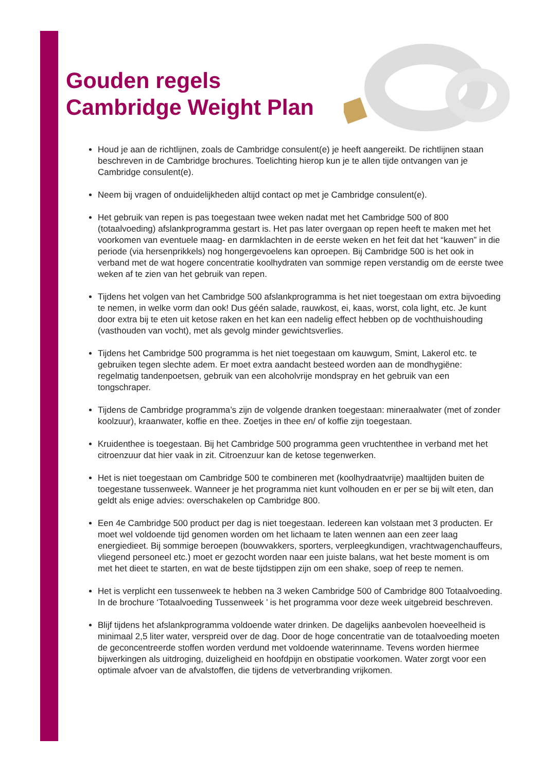Gouden regels
Cambridge Weight Plan
Houd je aan de richtlijnen, zoals de Cambridge consulent(e) je heeft aangereikt. De richtlijnen staan beschreven in de Cambridge brochures. Toelichting hierop kun je te allen tijde ontvangen van je Cambridge consulent(e).
Neem bij vragen of onduidelijkheden altijd contact op met je Cambridge consulent(e).
Het gebruik van repen is pas toegestaan twee weken nadat met het Cambridge 500 of 800 (totaalvoeding) afslankprogramma gestart is. Het pas later overgaan op repen heeft te maken met het voorkomen van eventuele maag- en darmklachten in de eerste weken en het feit dat het “kauwen” in die periode (via hersenprikkels) nog hongergevoelens kan oproepen. Bij Cambridge 500 is het ook in verband met de wat hogere concentratie koolhydraten van sommige repen verstandig om de eerste twee weken af te zien van het gebruik van repen.
Tijdens het volgen van het Cambridge 500 afslankprogramma is het niet toegestaan om extra bijvoeding te nemen, in welke vorm dan ook! Dus géén salade, rauwkost, ei, kaas, worst, cola light, etc. Je kunt door extra bij te eten uit ketose raken en het kan een nadelig effect hebben op de vochthuishouding (vasthouden van vocht), met als gevolg minder gewichtsverlies.
Tijdens het Cambridge 500 programma is het niet toegestaan om kauwgum, Smint, Lakerol etc. te gebruiken tegen slechte adem. Er moet extra aandacht besteed worden aan de mondhygiëne: regelmatig tandenpoetsen, gebruik van een alcoholvrije mondspray en het gebruik van een tongschraper.
Tijdens de Cambridge programma’s zijn de volgende dranken toegestaan: mineraalwater (met of zonder koolzuur), kraanwater, koffie en thee. Zoetjes in thee en/ of koffie zijn toegestaan.
Kruidenthee is toegestaan. Bij het Cambridge 500 programma geen vruchtenthee in verband met het citroenzuur dat hier vaak in zit. Citroenzuur kan de ketose tegenwerken.
Het is niet toegestaan om Cambridge 500 te combineren met (koolhydraatvrije) maaltijden buiten de toegestane tussenweek. Wanneer je het programma niet kunt volhouden en er per se bij wilt eten, dan geldt als enige advies: overschakelen op Cambridge 800.
Een 4e Cambridge 500 product per dag is niet toegestaan. Iedereen kan volstaan met 3 producten. Er moet wel voldoende tijd genomen worden om het lichaam te laten wennen aan een zeer laag energiedieet. Bij sommige beroepen (bouwvakkers, sporters, verpleegkundigen, vrachtwagenchauffeurs, vliegend personeel etc.) moet er gezocht worden naar een juiste balans, wat het beste moment is om met het dieet te starten, en wat de beste tijdstippen zijn om een shake, soep of reep te nemen.
Het is verplicht een tussenweek te hebben na 3 weken Cambridge 500 of Cambridge 800 Totaalvoeding. In de brochure ‘Totaalvoeding Tussenweek ’ is het programma voor deze week uitgebreid beschreven.
Blijf tijdens het afslankprogramma voldoende water drinken. De dagelijks aanbevolen hoeveelheid is minimaal 2,5 liter water, verspreid over de dag. Door de hoge concentratie van de totaalvoeding moeten de geconcentreerde stoffen worden verdund met voldoende waterinname. Tevens worden hiermee bijwerkingen als uitdroging, duizeligheid en hoofdpijn en obstipatie voorkomen. Water zorgt voor een optimale afvoer van de afvalstoffen, die tijdens de vetverbranding vrijkomen.